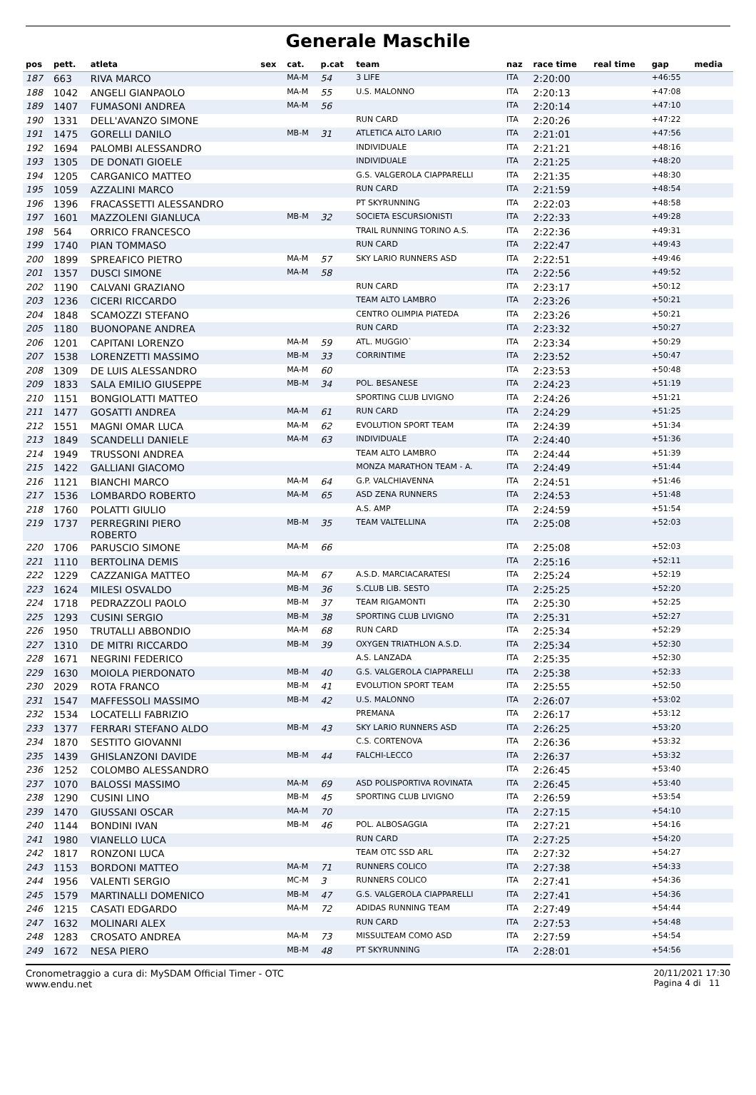Generale Maschile
| pos | pett. | atleta | sex | cat. | p.cat | team | naz | race time | real time | gap | media |
| --- | --- | --- | --- | --- | --- | --- | --- | --- | --- | --- | --- |
| 187 | 663 | RIVA MARCO | | MA-M | 54 | 3 LIFE | ITA | 2:20:00 | | +46:55 | |
| 188 | 1042 | ANGELI GIANPAOLO | | MA-M | 55 | U.S. MALONNO | ITA | 2:20:13 | | +47:08 | |
| 189 | 1407 | FUMASONI ANDREA | | MA-M | 56 | | ITA | 2:20:14 | | +47:10 | |
| 190 | 1331 | DELL'AVANZO SIMONE | | | | RUN CARD | ITA | 2:20:26 | | +47:22 | |
| 191 | 1475 | GORELLI DANILO | | MB-M | 31 | ATLETICA ALTO LARIO | ITA | 2:21:01 | | +47:56 | |
| 192 | 1694 | PALOMBI ALESSANDRO | | | | INDIVIDUALE | ITA | 2:21:21 | | +48:16 | |
| 193 | 1305 | DE DONATI GIOELE | | | | INDIVIDUALE | ITA | 2:21:25 | | +48:20 | |
| 194 | 1205 | CARGANICO MATTEO | | | | G.S. VALGEROLA CIAPPARELLI | ITA | 2:21:35 | | +48:30 | |
| 195 | 1059 | AZZALINI MARCO | | | | RUN CARD | ITA | 2:21:59 | | +48:54 | |
| 196 | 1396 | FRACASSETTI ALESSANDRO | | | | PT SKYRUNNING | ITA | 2:22:03 | | +48:58 | |
| 197 | 1601 | MAZZOLENI GIANLUCA | | MB-M | 32 | SOCIETA ESCURSIONISTI | ITA | 2:22:33 | | +49:28 | |
| 198 | 564 | ORRICO FRANCESCO | | | | TRAIL RUNNING TORINO A.S. | ITA | 2:22:36 | | +49:31 | |
| 199 | 1740 | PIAN TOMMASO | | | | RUN CARD | ITA | 2:22:47 | | +49:43 | |
| 200 | 1899 | SPREAFICO PIETRO | | MA-M | 57 | SKY LARIO RUNNERS ASD | ITA | 2:22:51 | | +49:46 | |
| 201 | 1357 | DUSCI SIMONE | | MA-M | 58 | | ITA | 2:22:56 | | +49:52 | |
| 202 | 1190 | CALVANI GRAZIANO | | | | RUN CARD | ITA | 2:23:17 | | +50:12 | |
| 203 | 1236 | CICERI RICCARDO | | | | TEAM ALTO LAMBRO | ITA | 2:23:26 | | +50:21 | |
| 204 | 1848 | SCAMOZZI STEFANO | | | | CENTRO OLIMPIA PIATEDA | ITA | 2:23:26 | | +50:21 | |
| 205 | 1180 | BUONOPANE ANDREA | | | | RUN CARD | ITA | 2:23:32 | | +50:27 | |
| 206 | 1201 | CAPITANI LORENZO | | MA-M | 59 | ATL. MUGGIO` | ITA | 2:23:34 | | +50:29 | |
| 207 | 1538 | LORENZETTI MASSIMO | | MB-M | 33 | CORRINTIME | ITA | 2:23:52 | | +50:47 | |
| 208 | 1309 | DE LUIS ALESSANDRO | | MA-M | 60 | | ITA | 2:23:53 | | +50:48 | |
| 209 | 1833 | SALA EMILIO GIUSEPPE | | MB-M | 34 | POL. BESANESE | ITA | 2:24:23 | | +51:19 | |
| 210 | 1151 | BONGIOLATTI MATTEO | | | | SPORTING CLUB LIVIGNO | ITA | 2:24:26 | | +51:21 | |
| 211 | 1477 | GOSATTI ANDREA | | MA-M | 61 | RUN CARD | ITA | 2:24:29 | | +51:25 | |
| 212 | 1551 | MAGNI OMAR LUCA | | MA-M | 62 | EVOLUTION SPORT TEAM | ITA | 2:24:39 | | +51:34 | |
| 213 | 1849 | SCANDELLI DANIELE | | MA-M | 63 | INDIVIDUALE | ITA | 2:24:40 | | +51:36 | |
| 214 | 1949 | TRUSSONI ANDREA | | | | TEAM ALTO LAMBRO | ITA | 2:24:44 | | +51:39 | |
| 215 | 1422 | GALLIANI GIACOMO | | | | MONZA MARATHON TEAM - A. | ITA | 2:24:49 | | +51:44 | |
| 216 | 1121 | BIANCHI MARCO | | MA-M | 64 | G.P. VALCHIAVENNA | ITA | 2:24:51 | | +51:46 | |
| 217 | 1536 | LOMBARDO ROBERTO | | MA-M | 65 | ASD ZENA RUNNERS | ITA | 2:24:53 | | +51:48 | |
| 218 | 1760 | POLATTI GIULIO | | | | A.S. AMP | ITA | 2:24:59 | | +51:54 | |
| 219 | 1737 | PERREGRINI PIERO ROBERTO | | MB-M | 35 | TEAM VALTELLINA | ITA | 2:25:08 | | +52:03 | |
| 220 | 1706 | PARUSCIO SIMONE | | MA-M | 66 | | ITA | 2:25:08 | | +52:03 | |
| 221 | 1110 | BERTOLINA DEMIS | | | | | ITA | 2:25:16 | | +52:11 | |
| 222 | 1229 | CAZZANIGA MATTEO | | MA-M | 67 | A.S.D. MARCIACARATESI | ITA | 2:25:24 | | +52:19 | |
| 223 | 1624 | MILESI OSVALDO | | MB-M | 36 | S.CLUB LIB. SESTO | ITA | 2:25:25 | | +52:20 | |
| 224 | 1718 | PEDRAZZOLI PAOLO | | MB-M | 37 | TEAM RIGAMONTI | ITA | 2:25:30 | | +52:25 | |
| 225 | 1293 | CUSINI SERGIO | | MB-M | 38 | SPORTING CLUB LIVIGNO | ITA | 2:25:31 | | +52:27 | |
| 226 | 1950 | TRUTALLI ABBONDIO | | MA-M | 68 | RUN CARD | ITA | 2:25:34 | | +52:29 | |
| 227 | 1310 | DE MITRI RICCARDO | | MB-M | 39 | OXYGEN TRIATHLON A.S.D. | ITA | 2:25:34 | | +52:30 | |
| 228 | 1671 | NEGRINI FEDERICO | | | | A.S. LANZADA | ITA | 2:25:35 | | +52:30 | |
| 229 | 1630 | MOIOLA PIERDONATO | | MB-M | 40 | G.S. VALGEROLA CIAPPARELLI | ITA | 2:25:38 | | +52:33 | |
| 230 | 2029 | ROTA FRANCO | | MB-M | 41 | EVOLUTION SPORT TEAM | ITA | 2:25:55 | | +52:50 | |
| 231 | 1547 | MAFFESSOLI MASSIMO | | MB-M | 42 | U.S. MALONNO | ITA | 2:26:07 | | +53:02 | |
| 232 | 1534 | LOCATELLI FABRIZIO | | | | PREMANA | ITA | 2:26:17 | | +53:12 | |
| 233 | 1377 | FERRARI STEFANO ALDO | | MB-M | 43 | SKY LARIO RUNNERS ASD | ITA | 2:26:25 | | +53:20 | |
| 234 | 1870 | SESTITO GIOVANNI | | | | C.S. CORTENOVA | ITA | 2:26:36 | | +53:32 | |
| 235 | 1439 | GHISLANZONI DAVIDE | | MB-M | 44 | FALCHI-LECCO | ITA | 2:26:37 | | +53:32 | |
| 236 | 1252 | COLOMBO ALESSANDRO | | | | | ITA | 2:26:45 | | +53:40 | |
| 237 | 1070 | BALOSSI MASSIMO | | MA-M | 69 | ASD POLISPORTIVA ROVINATA | ITA | 2:26:45 | | +53:40 | |
| 238 | 1290 | CUSINI LINO | | MB-M | 45 | SPORTING CLUB LIVIGNO | ITA | 2:26:59 | | +53:54 | |
| 239 | 1470 | GIUSSANI OSCAR | | MA-M | 70 | | ITA | 2:27:15 | | +54:10 | |
| 240 | 1144 | BONDINI IVAN | | MB-M | 46 | POL. ALBOSAGGIA | ITA | 2:27:21 | | +54:16 | |
| 241 | 1980 | VIANELLO LUCA | | | | RUN CARD | ITA | 2:27:25 | | +54:20 | |
| 242 | 1817 | RONZONI LUCA | | | | TEAM OTC SSD ARL | ITA | 2:27:32 | | +54:27 | |
| 243 | 1153 | BORDONI MATTEO | | MA-M | 71 | RUNNERS COLICO | ITA | 2:27:38 | | +54:33 | |
| 244 | 1956 | VALENTI SERGIO | | MC-M | 3 | RUNNERS COLICO | ITA | 2:27:41 | | +54:36 | |
| 245 | 1579 | MARTINALLI DOMENICO | | MB-M | 47 | G.S. VALGEROLA CIAPPARELLI | ITA | 2:27:41 | | +54:36 | |
| 246 | 1215 | CASATI EDGARDO | | MA-M | 72 | ADIDAS RUNNING TEAM | ITA | 2:27:49 | | +54:44 | |
| 247 | 1632 | MOLINARI ALEX | | | | RUN CARD | ITA | 2:27:53 | | +54:48 | |
| 248 | 1283 | CROSATO ANDREA | | MA-M | 73 | MISSULTEAM COMO ASD | ITA | 2:27:59 | | +54:54 | |
| 249 | 1672 | NESA PIERO | | MB-M | 48 | PT SKYRUNNING | ITA | 2:28:01 | | +54:56 | |
Cronometraggio a cura di: MySDAM Official Timer - OTC
www.endu.net
20/11/2021 17:30
Pagina 4 di 11